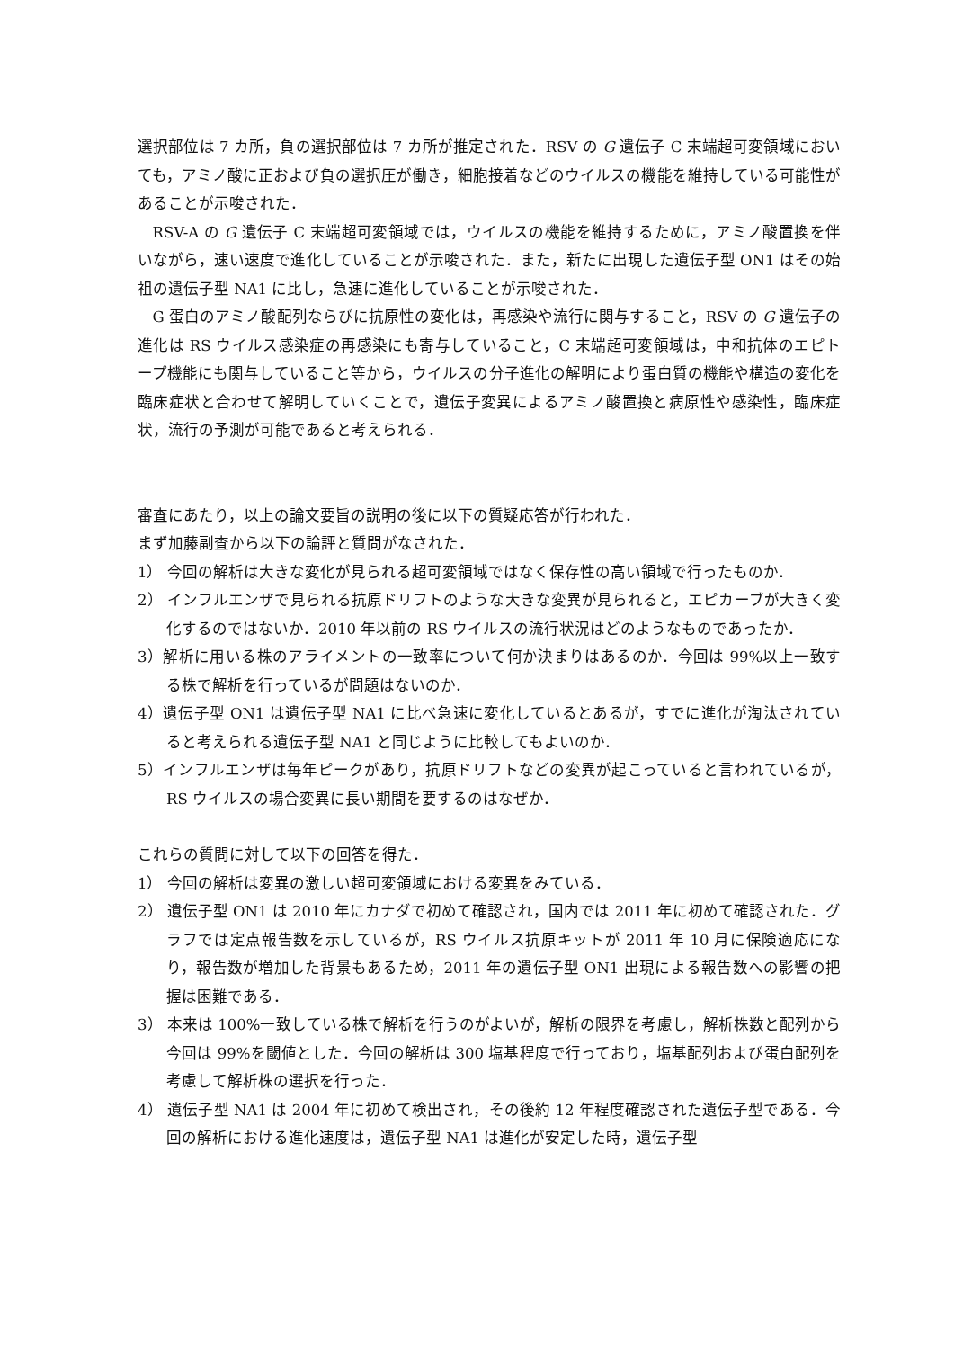選択部位は 7 カ所，負の選択部位は 7 カ所が推定された．RSV の G 遺伝子 C 末端超可変領域においても，アミノ酸に正および負の選択圧が働き，細胞接着などのウイルスの機能を維持している可能性があることが示唆された．
RSV-A の G 遺伝子 C 末端超可変領域では，ウイルスの機能を維持するために，アミノ酸置換を伴いながら，速い速度で進化していることが示唆された．また，新たに出現した遺伝子型 ON1 はその始祖の遺伝子型 NA1 に比し，急速に進化していることが示唆された．
G 蛋白のアミノ酸配列ならびに抗原性の変化は，再感染や流行に関与すること，RSV の G 遺伝子の進化は RS ウイルス感染症の再感染にも寄与していること，C 末端超可変領域は，中和抗体のエピトープ機能にも関与していること等から，ウイルスの分子進化の解明により蛋白質の機能や構造の変化を臨床症状と合わせて解明していくことで，遺伝子変異によるアミノ酸置換と病原性や感染性，臨床症状，流行の予測が可能であると考えられる．
審査にあたり，以上の論文要旨の説明の後に以下の質疑応答が行われた．
まず加藤副査から以下の論評と質問がなされた．
1） 今回の解析は大きな変化が見られる超可変領域ではなく保存性の高い領域で行ったものか．
2） インフルエンザで見られる抗原ドリフトのような大きな変異が見られると，エピカーブが大きく変化するのではないか．2010 年以前の RS ウイルスの流行状況はどのようなものであったか．
3）解析に用いる株のアライメントの一致率について何か決まりはあるのか．今回は 99%以上一致する株で解析を行っているが問題はないのか．
4）遺伝子型 ON1 は遺伝子型 NA1 に比べ急速に変化しているとあるが，すでに進化が淘汰されていると考えられる遺伝子型 NA1 と同じように比較してもよいのか．
5）インフルエンザは毎年ピークがあり，抗原ドリフトなどの変異が起こっていると言われているが，RS ウイルスの場合変異に長い期間を要するのはなぜか．
これらの質問に対して以下の回答を得た．
1） 今回の解析は変異の激しい超可変領域における変異をみている．
2） 遺伝子型 ON1 は 2010 年にカナダで初めて確認され，国内では 2011 年に初めて確認された．グラフでは定点報告数を示しているが，RS ウイルス抗原キットが 2011 年 10 月に保険適応になり，報告数が増加した背景もあるため，2011 年の遺伝子型 ON1 出現による報告数への影響の把握は困難である．
3） 本来は 100%一致している株で解析を行うのがよいが，解析の限界を考慮し，解析株数と配列から今回は 99%を閾値とした．今回の解析は 300 塩基程度で行っており，塩基配列および蛋白配列を考慮して解析株の選択を行った．
4） 遺伝子型 NA1 は 2004 年に初めて検出され，その後約 12 年程度確認された遺伝子型である．今回の解析における進化速度は，遺伝子型 NA1 は進化が安定した時，遺伝子型